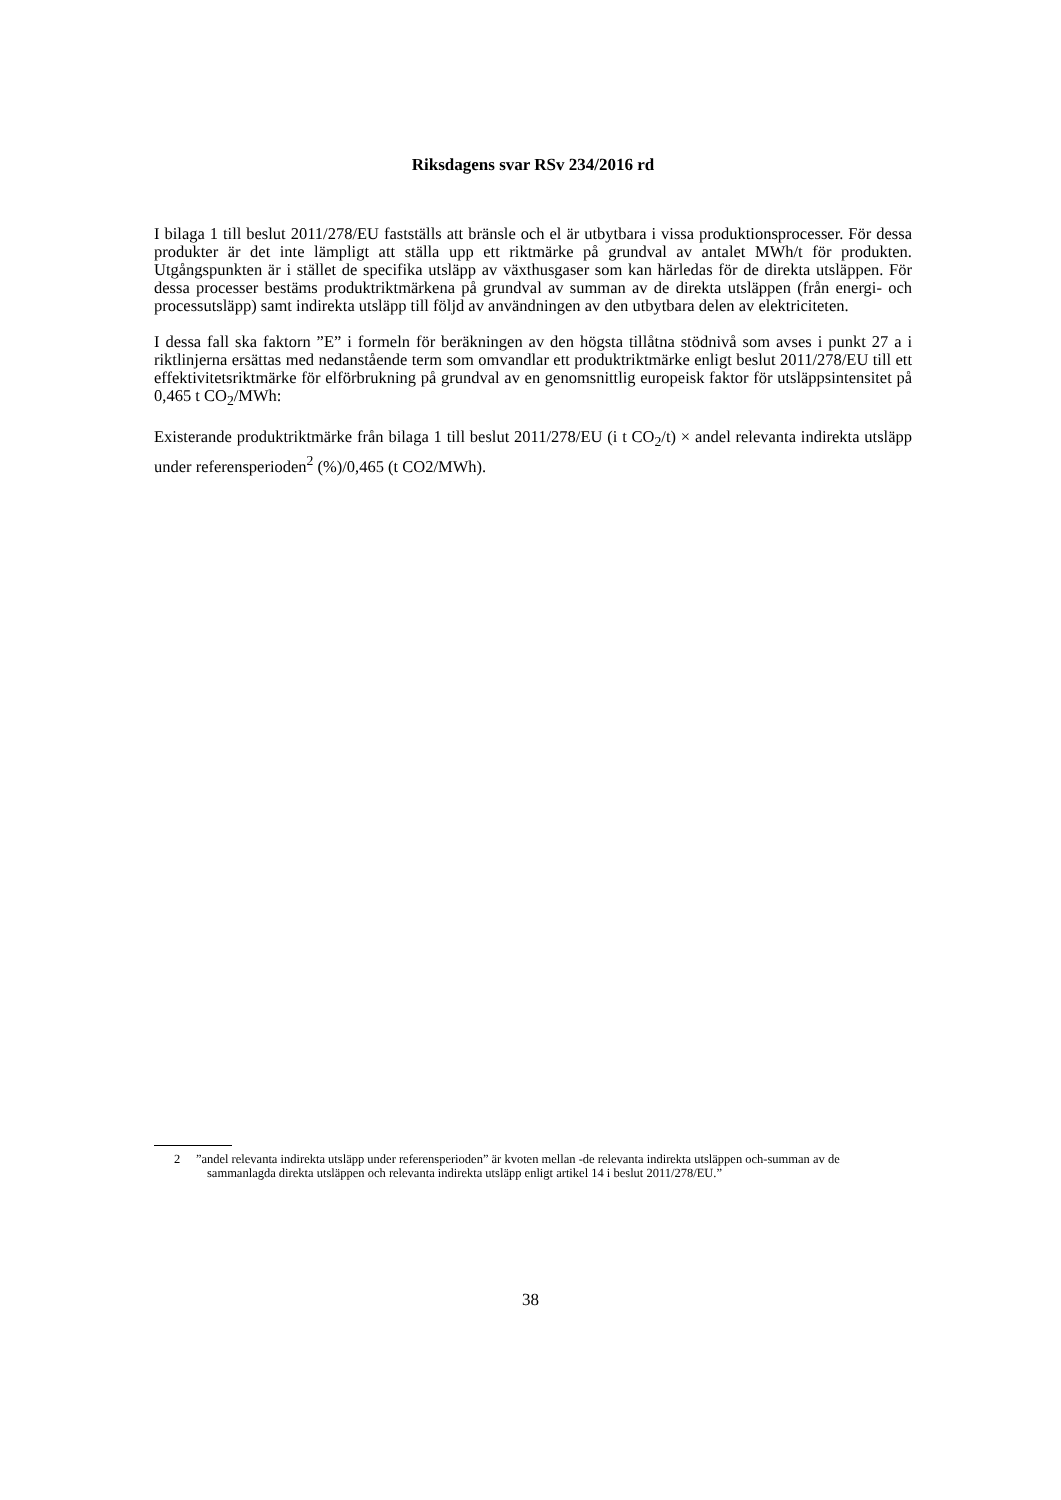Riksdagens svar RSv 234/2016 rd
I bilaga 1 till beslut 2011/278/EU fastställs att bränsle och el är utbytbara i vissa produktionsprocesser. För dessa produkter är det inte lämpligt att ställa upp ett riktmärke på grundval av antalet MWh/t för produkten. Utgångspunkten är i stället de specifika utsläpp av växthusgaser som kan härledas för de direkta utsläppen. För dessa processer bestäms produktriktmärkena på grundval av summan av de direkta utsläppen (från energi- och processutsläpp) samt indirekta utsläpp till följd av användningen av den utbytbara delen av elektriciteten.
I dessa fall ska faktorn ”E” i formeln för beräkningen av den högsta tillåtna stödnivå som avses i punkt 27 a i riktlinjerna ersättas med nedanstående term som omvandlar ett produktriktmärke enligt beslut 2011/278/EU till ett effektivitetsriktmärke för elförbrukning på grundval av en genomsnittlig europeisk faktor för utsläppsintensitet på 0,465 t CO<sub>2</sub>/MWh:
Existerande produktriktmärke från bilaga 1 till beslut 2011/278/EU (i t CO<sub>2</sub>/t) × andel relevanta indirekta utsläpp under referensperioden<sup>2</sup> (%)/0,465 (t CO2/MWh).
2 ”andel relevanta indirekta utsläpp under referensperioden” är kvoten mellan -de relevanta indirekta utsläppen och-summan av de sammanlagda direkta utsläppen och relevanta indirekta utsläpp enligt artikel 14 i beslut 2011/278/EU.”
38